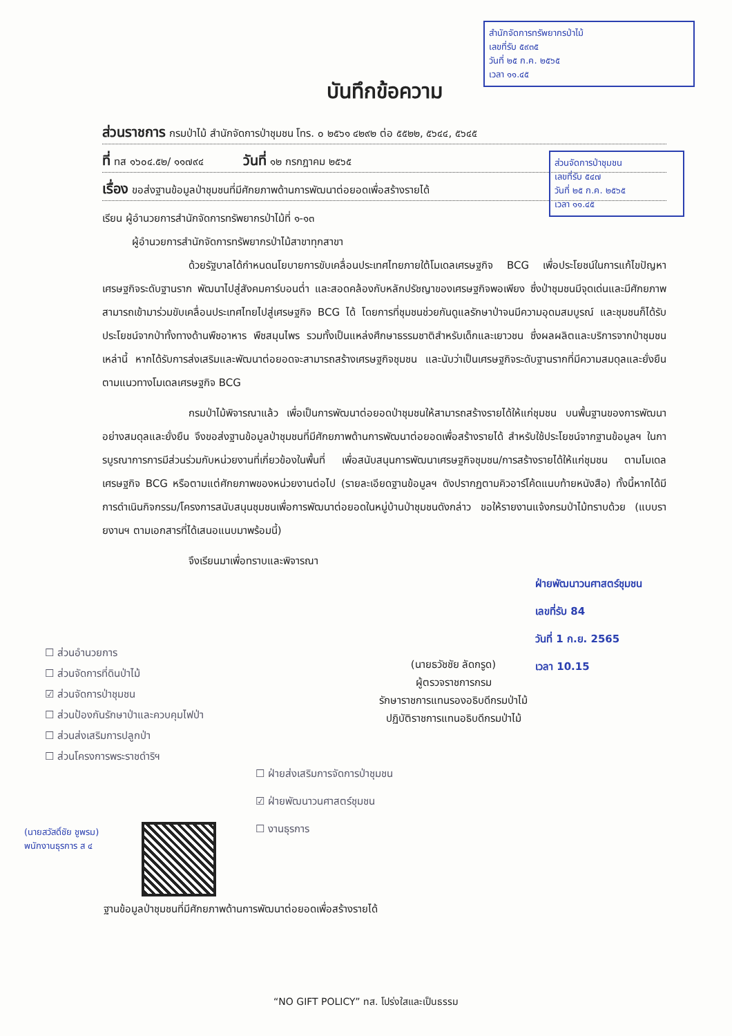สำนักจัดการทรัพยากรป่าไม้
เลขที่รับ ๕๙๓๕
วันที่ ๒๕ ก.ค. ๒๕๖๕
เวลา ๑๑.๔๕
ส่วนจัดการป่าชุมชน
เลขที่รับ ๕๔๗
วันที่ ๒๕ ก.ค. ๒๕๖๕
เวลา ๑๑.๔๕
บันทึกข้อความ
ส่วนราชการ กรมป่าไม้ สำนักจัดการป่าชุมชน โทร. ๐ ๒๕๖๑ ๔๒๙๒ ต่อ ๕๕๒๒, ๕๖๔๔, ๕๖๔๕
ที่ ทส ๑๖๐๔.๕๒/ ๑๑๗๙๔ วันที่ ๑๒ กรกฎาคม ๒๕๖๕
เรื่อง ขอส่งฐานข้อมูลป่าชุมชนที่มีศักยภาพด้านการพัฒนาต่อยอดเพื่อสร้างรายได้
เรียน ผู้อำนวยการสำนักจัดการทรัพยากรป่าไม้ที่ ๑-๑๓
ผู้อำนวยการสำนักจัดการทรัพยากรป่าไม้สาขาทุกสาขา
ด้วยรัฐบาลได้กำหนดนโยบายการขับเคลื่อนประเทศไทยภายใต้โมเดลเศรษฐกิจ BCG เพื่อประโยชน์ในการแก้ไขปัญหาเศรษฐกิจระดับฐานราก พัฒนาไปสู่สังคมคาร์บอนต่ำ และสอดคล้องกับหลักปรัชญาของเศรษฐกิจพอเพียง ซึ่งป่าชุมชนมีจุดเด่นและมีศักยภาพสามารถเข้ามาร่วมขับเคลื่อนประเทศไทยไปสู่เศรษฐกิจ BCG ได้ โดยการที่ชุมชนช่วยกันดูแลรักษาป่าจนมีความอุดมสมบูรณ์ และชุมชนก็ได้รับประโยชน์จากป่าทั้งทางด้านพืชอาหาร พืชสมุนไพร รวมทั้งเป็นแหล่งศึกษาธรรมชาติสำหรับเด็กและเยาวชน ซึ่งผลผลิตและบริการจากป่าชุมชนเหล่านี้ หากได้รับการส่งเสริมและพัฒนาต่อยอดจะสามารถสร้างเศรษฐกิจชุมชน และนับว่าเป็นเศรษฐกิจระดับฐานรากที่มีความสมดุลและยั่งยืน ตามแนวทางโมเดลเศรษฐกิจ BCG
กรมป่าไม้พิจารณาแล้ว เพื่อเป็นการพัฒนาต่อยอดป่าชุมชนให้สามารถสร้างรายได้ให้แก่ชุมชน บนพื้นฐานของการพัฒนาอย่างสมดุลและยั่งยืน จึงขอส่งฐานข้อมูลป่าชุมชนที่มีศักยภาพด้านการพัฒนาต่อยอดเพื่อสร้างรายได้ สำหรับใช้ประโยชน์จากฐานข้อมูลฯ ในการบูรณาการการมีส่วนร่วมกับหน่วยงานที่เกี่ยวข้องในพื้นที่ เพื่อสนับสนุนการพัฒนาเศรษฐกิจชุมชน/การสร้างรายได้ให้แก่ชุมชน ตามโมเดลเศรษฐกิจ BCG หรือตามแต่ศักยภาพของหน่วยงานต่อไป (รายละเอียดฐานข้อมูลฯ ดังปรากฏตามคิวอาร์โค้ดแนบท้ายหนังสือ) ทั้งนี้หากได้มีการดำเนินกิจกรรม/โครงการสนับสนุนชุมชนเพื่อการพัฒนาต่อยอดในหมู่บ้านป่าชุมชนดังกล่าว ขอให้รายงานแจ้งกรมป่าไม้ทราบด้วย (แบบรายงานฯ ตามเอกสารที่ได้เสนอแนบมาพร้อมนี้)
จึงเรียนมาเพื่อทราบและพิจารณา
ฝ่ายพัฒนาวนศาสตร์ชุมชน
เลขที่รับ 84
วันที่ 1 ก.ย. 2565
เวลา 10.15
(นายธวัชชัย ลัดกรูด)
ผู้ตรวจราชการกรม
รักษาราชการแทนรองอธิบดีกรมป่าไม้
ปฏิบัติราชการแทนอธิบดีกรมป่าไม้
☐ ส่วนอำนวยการ
☐ ส่วนจัดการที่ดินป่าไม้
☑ ส่วนจัดการป่าชุมชน
☐ ส่วนป้องกันรักษาป่าและควบคุมไฟป่า
☐ ส่วนส่งเสริมการปลูกป่า
☐ ส่วนโครงการพระราชดำริฯ
☐ ฝ่ายส่งเสริมการจัดการป่าชุมชน
☑ ฝ่ายพัฒนาวนศาสตร์ชุมชน
☐ งานธุรการ
(นายสวัสดิ์ชัย ชูพรม)
พนักงานธุรการ ส ๔
ฐานข้อมูลป่าชุมชนที่มีศักยภาพด้านการพัฒนาต่อยอดเพื่อสร้างรายได้
“NO GIFT POLICY” ทส. โปร่งใสและเป็นธรรม